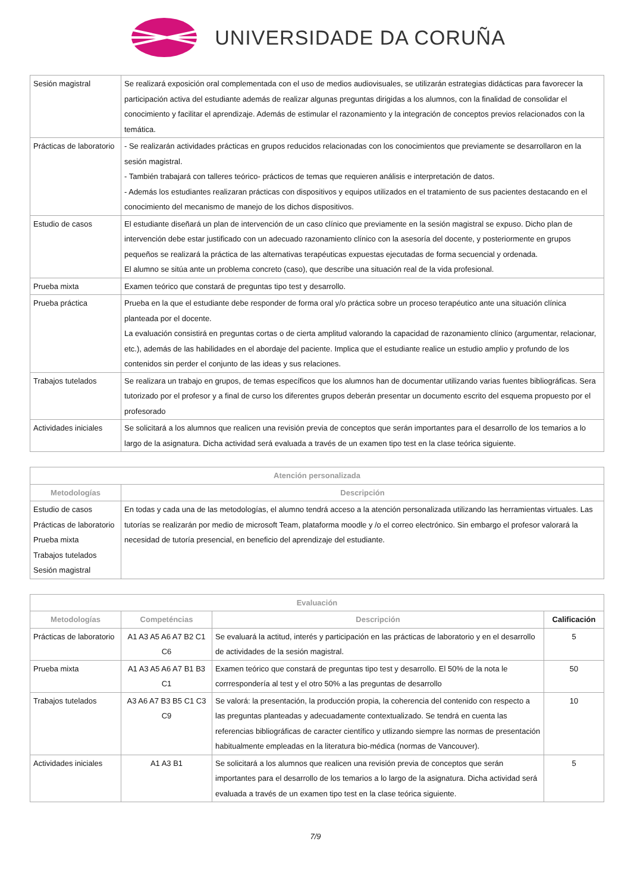UNIVERSIDADE DA CORUÑA
| Sesión magistral | Se realizará exposición oral complementada con el uso de medios audiovisuales, se utilizarán estrategias didácticas para favorecer la participación activa del estudiante además de realizar algunas preguntas dirigidas a los alumnos, con la finalidad de consolidar el conocimiento y facilitar el aprendizaje. Además de estimular el razonamiento y la integración de conceptos previos relacionados con la temática. |
| Prácticas de laboratorio | - Se realizarán actividades prácticas en grupos reducidos relacionadas con los conocimientos que previamente se desarrollaron en la sesión magistral. - También trabajará con talleres teórico- prácticos de temas que requieren análisis e interpretación de datos. - Además los estudiantes realizaran prácticas con dispositivos y equipos utilizados en el tratamiento de sus pacientes destacando en el conocimiento del mecanismo de manejo de los dichos dispositivos. |
| Estudio de casos | El estudiante diseñará un plan de intervención de un caso clínico que previamente en la sesión magistral se expuso. Dicho plan de intervención debe estar justificado con un adecuado razonamiento clínico con la asesoría del docente, y posteriormente en grupos pequeños se realizará la práctica de las alternativas terapéuticas expuestas ejecutadas de forma secuencial y ordenada. El alumno se sitúa ante un problema concreto (caso), que describe una situación real de la vida profesional. |
| Prueba mixta | Examen teórico que constará de preguntas tipo test y desarrollo. |
| Prueba práctica | Prueba en la que el estudiante debe responder de forma oral y/o práctica sobre un proceso terapéutico ante una situación clínica planteada por el docente. La evaluación consistirá en preguntas cortas o de cierta amplitud valorando la capacidad de razonamiento clínico (argumentar, relacionar, etc.), además de las habilidades en el abordaje del paciente. Implica que el estudiante realice un estudio amplio y profundo de los contenidos sin perder el conjunto de las ideas y sus relaciones. |
| Trabajos tutelados | Se realizara un trabajo en grupos, de temas específicos que los alumnos han de documentar utilizando varias fuentes bibliográficas. Sera tutorizado por el profesor y a final de curso los diferentes grupos deberán presentar un documento escrito del esquema propuesto por el profesorado |
| Actividades iniciales | Se solicitará a los alumnos que realicen una revisión previa de conceptos que serán importantes para el desarrollo de los temarios a lo largo de la asignatura. Dicha actividad será evaluada a través de un examen tipo test en la clase teórica siguiente. |
| Atención personalizada | |
| --- | --- |
| Metodologías | Descripción |
| Estudio de casos Prácticas de laboratorio Prueba mixta Trabajos tutelados Sesión magistral | En todas y cada una de las metodologías, el alumno tendrá acceso a la atención personalizada utilizando las herramientas virtuales. Las tutorías se realizarán por medio de microsoft Team, plataforma moodle y /o el correo electrónico. Sin embargo el profesor valorará la necesidad de tutoría presencial, en beneficio del aprendizaje del estudiante. |
| Evaluación | | | |
| --- | --- | --- | --- |
| Metodologías | Competéncias | Descripción | Calificación |
| Prácticas de laboratorio | A1 A3 A5 A6 A7 B2 C1 C6 | Se evaluará la actitud, interés y participación en las prácticas de laboratorio y en el desarrollo de actividades de la sesión magistral. | 5 |
| Prueba mixta | A1 A3 A5 A6 A7 B1 B3 C1 | Examen teórico que constará de preguntas tipo test y desarrollo. El 50% de la nota le corrrespondería al test y el otro 50% a las preguntas de desarrollo | 50 |
| Trabajos tutelados | A3 A6 A7 B3 B5 C1 C3 C9 | Se valorá: la presentación, la producción propia, la coherencia del contenido con respecto a las preguntas planteadas y adecuadamente contextualizado. Se tendrá en cuenta las referencias bibliográficas de caracter científico y utlizando siempre las normas de presentación habitualmente empleadas en la literatura bio-médica (normas de Vancouver). | 10 |
| Actividades iniciales | A1 A3 B1 | Se solicitará a los alumnos que realicen una revisión previa de conceptos que serán importantes para el desarrollo de los temarios a lo largo de la asignatura. Dicha actividad será evaluada a través de un examen tipo test en la clase teórica siguiente. | 5 |
7/9